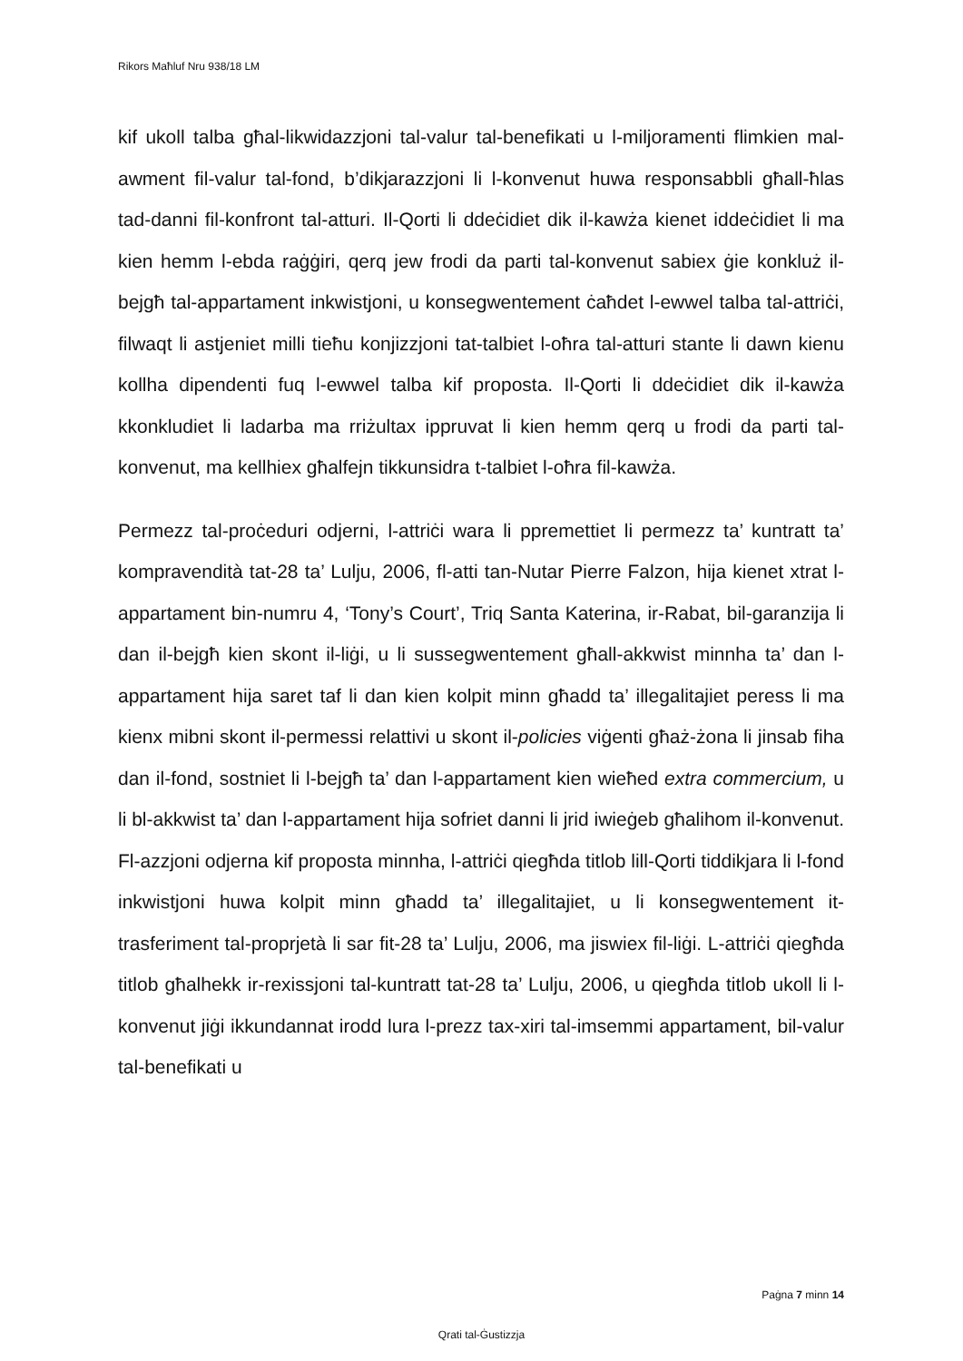Rikors Maħluf Nru 938/18 LM
kif ukoll talba għal-likwidazzjoni tal-valur tal-benefikati u l-miljoramenti flimkien mal-awment fil-valur tal-fond, b’dikjarazzjoni li l-konvenut huwa responsabbli għall-ħlas tad-danni fil-konfront tal-atturi. Il-Qorti li ddeċidiet dik il-kawża kienet iddeċidiet li ma kien hemm l-ebda raġġiri, qerq jew frodi da parti tal-konvenut sabiex ġie konkluż il-bejgħ tal-appartament inkwistjoni, u konsegwentement ċaħdet l-ewwel talba tal-attriċi, filwaqt li astjeniet milli tieħu konjizzjoni tat-talbiet l-oħra tal-atturi stante li dawn kienu kollha dipendenti fuq l-ewwel talba kif proposta. Il-Qorti li ddeċidiet dik il-kawża kkonkludiet li ladarba ma rriżultax ippruvat li kien hemm qerq u frodi da parti tal-konvenut, ma kellhiex għalfejn tikkunsidra t-talbiet l-oħra fil-kawża.
Permezz tal-proċeduri odjerni, l-attriċi wara li ppremettiet li permezz ta’ kuntratt ta’ kompravendità tat-28 ta’ Lulju, 2006, fl-atti tan-Nutar Pierre Falzon, hija kienet xtrat l-appartament bin-numru 4, ‘Tony’s Court’, Triq Santa Katerina, ir-Rabat, bil-garanzija li dan il-bejgħ kien skont il-liġi, u li sussegwentement għall-akkwist minnha ta’ dan l-appartament hija saret taf li dan kien kolpit minn għadd ta’ illegalitajiet peress li ma kienx mibni skont il-permessi relattivi u skont il-policies viġenti għaż-żona li jinsab fiha dan il-fond, sostniet li l-bejgħ ta’ dan l-appartament kien wieħed extra commercium, u li bl-akkwist ta’ dan l-appartament hija sofriet danni li jrid iwieġeb għalihom il-konvenut. Fl-azzjoni odjerna kif proposta minnha, l-attriċi qiegħda titlob lill-Qorti tiddikjara li l-fond inkwistjoni huwa kolpit minn għadd ta’ illegalitajiet, u li konsegwentement it-trasferiment tal-proprjetà li sar fit-28 ta’ Lulju, 2006, ma jiswiex fil-liġi. L-attriċi qiegħda titlob għalhekk ir-rexissjoni tal-kuntratt tat-28 ta’ Lulju, 2006, u qiegħda titlob ukoll li l-konvenut jiġi ikkundannat irodd lura l-prezz tax-xiri tal-imsemmi appartament, bil-valur tal-benefikati u
Paġna 7 minn 14
Qrati tal-Ġustizzja